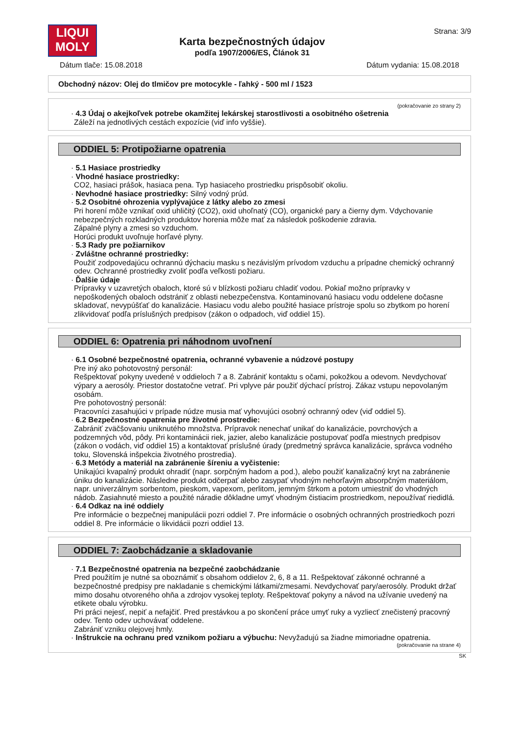LIQUI
MOLY
Karta bezpečnostných údajov
podľa 1907/2006/ES, Článok 31
Strana: 3/9
Dátum tlače: 15.08.2018 Dátum vydania: 15.08.2018
Obchodný názov: Olej do tlmičov pre motocykle - ľahký - 500 ml / 1523
(pokračovanie zo strany 2)
· 4.3 Údaj o akejkoľvek potrebe okamžitej lekárskej starostlivosti a osobitného ošetrenia
Záleží na jednotlivých cestách expozície (viď info vyššie).
ODDIEL 5: Protipožiarne opatrenia
· 5.1 Hasiace prostriedky
· Vhodné hasiace prostriedky:
CO2, hasiaci prášok, hasiaca pena. Typ hasiaceho prostriedku prispôsobiť okoliu.
· Nevhodné hasiace prostriedky: Silný vodný prúd.
· 5.2 Osobitné ohrozenia vyplývajúce z látky alebo zo zmesi
Pri horení môže vznikať oxid uhličitý (CO2), oxid uhoľnatý (CO), organické pary a čierny dym. Vdychovanie nebezpečných rozkladných produktov horenia môže mať za následok poškodenie zdravia.
Zápalné plyny a zmesi so vzduchom.
Horúci produkt uvoľnuje horľavé plyny.
· 5.3 Rady pre požiarnikov
· Zvláštne ochranné prostriedky:
Použiť zodpovedajúcu ochrannú dýchaciu masku s nezávislým prívodom vzduchu a prípadne chemický ochranný odev. Ochranné prostriedky zvoliť podľa veľkosti požiaru.
· Ďalšie údaje
Prípravky v uzavretých obaloch, ktoré sú v blízkosti požiaru chladiť vodou. Pokiaľ možno prípravky v nepoškodených obaloch odstrániť z oblasti nebezpečenstva. Kontaminovanú hasiacu vodu oddelene dočasne skladovať, nevypúšťať do kanalizácie. Hasiacu vodu alebo použité hasiace prístroje spolu so zbytkom po horení zlikvidovať podľa príslušných predpisov (zákon o odpadoch, viď oddiel 15).
ODDIEL 6: Opatrenia pri náhodnom uvoľnení
· 6.1 Osobné bezpečnostné opatrenia, ochranné vybavenie a núdzové postupy
Pre iný ako pohotovostný personál:
Rešpektovať pokyny uvedené v oddieloch 7 a 8. Zabrániť kontaktu s očami, pokožkou a odevom. Nevdychovať výpary a aerosóly. Priestor dostatočne vetrať. Pri vplyve pár použiť dýchací prístroj. Zákaz vstupu nepovolaným osobám.
Pre pohotovostný personál:
Pracovníci zasahujúci v prípade núdze musia mať vyhovujúci osobný ochranný odev (viď oddiel 5).
· 6.2 Bezpečnostné opatrenia pre životné prostredie:
Zabrániť zväčšovaniu uniknutého množstva. Prípravok nenechať unikať do kanalizácie, povrchových a podzemných vôd, pôdy. Pri kontaminácii riek, jazier, alebo kanalizácie postupovať podľa miestnych predpisov (zákon o vodách, viď oddiel 15) a kontaktovať príslušné úrady (predmetný správca kanalizácie, správca vodného toku, Slovenská inšpekcia životného prostredia).
· 6.3 Metódy a materiál na zabránenie šíreniu a vyčistenie:
Unikajúci kvapalný produkt ohradiť (napr. sorpčným hadom a pod.), alebo použiť kanalizačný kryt na zabránenie úniku do kanalizácie. Následne produkt odčerpať alebo zasypať vhodným nehorľavým absorpčným materiálom, napr. univerzálnym sorbentom, pieskom, vapexom, perlitom, jemným štrkom a potom umiestniť do vhodných nádob. Zasiahnuté miesto a použité náradie dôkladne umyť vhodným čistiacim prostriedkom, nepoužívať riedidlá.
· 6.4 Odkaz na iné oddiely
Pre informácie o bezpečnej manipulácii pozri oddiel 7. Pre informácie o osobných ochranných prostriedkoch pozri oddiel 8. Pre informácie o likvidácii pozri oddiel 13.
ODDIEL 7: Zaobchádzanie a skladovanie
· 7.1 Bezpečnostné opatrenia na bezpečné zaobchádzanie
Pred použitím je nutné sa oboznámiť s obsahom oddielov 2, 6, 8 a 11. Rešpektovať zákonné ochranné a bezpečnostné predpisy pre nakladanie s chemickými látkami/zmesami. Nevdychovať pary/aerosóly. Produkt držať mimo dosahu otvoreného ohňa a zdrojov vysokej teploty. Rešpektovať pokyny a návod na užívanie uvedený na etikete obalu výrobku.
Pri práci nejesť, nepiť a nefajčiť. Pred prestávkou a po skončení práce umyť ruky a vyzliecť znečistený pracovný odev. Tento odev uchovávať oddelene.
Zabrániť vzniku olejovej hmly.
· Inštrukcie na ochranu pred vznikom požiaru a výbuchu: Nevyžadujú sa žiadne mimoriadne opatrenia.
(pokračovanie na strane 4)
SK